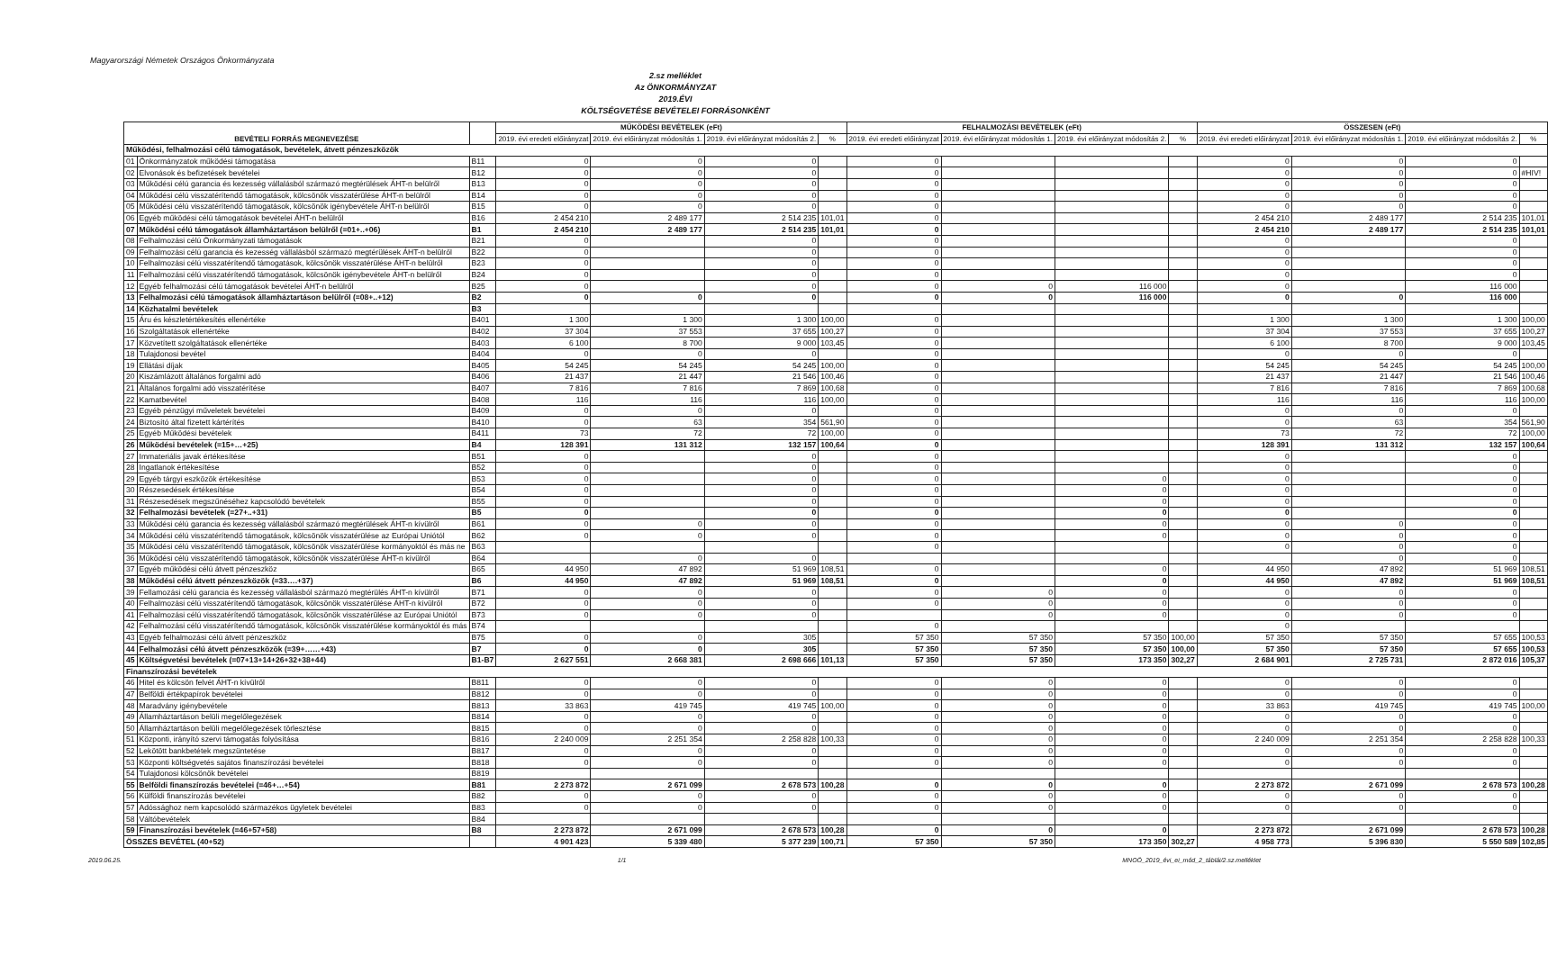Magyarországi Németek Országos Önkormányzata
2.sz melléklet
Az ÖNKORMÁNYZAT
2019.ÉVI
KÖLTSÉGVETÉSE BEVÉTELEI FORRÁSONKÉNT
| BEVÉTELI FORRÁS MEGNEVEZÉSE | | | MŰKÖDÉSI BEVÉTELEK (eFt) | | | | FELHALMOZÁSI BEVÉTELEK (eFt) | | | | ÖSSZESEN (eFt) | | | |
| --- | --- | --- | --- | --- | --- | --- | --- | --- | --- | --- | --- | --- | --- | --- |
| | | | 2019. évi eredeti előirányzat | 2019. évi előirányzat módosítás 1. | 2019. évi előirányzat módosítás 2. | % | 2019. évi eredeti előirányzat | 2019. évi előirányzat módosítás 1. | 2019. évi előirányzat módosítás 2. | % | 2019. évi eredeti előirányzat | 2019. évi előirányzat módosítás 1. | 2019. évi előirányzat módosítás 2. | % |
| Működési, felhalmozási célú támogatások, bevételek, átvett pénzeszközök | | | | | | | | | | | | | | |
| 01 | Önkormányzatok működési támogatása | B11 | 0 | 0 | 0 | | 0 | | | | 0 | 0 | 0 | |
| 02 | Elvonások és befizetések bevételei | B12 | 0 | 0 | 0 | | 0 | | | | 0 | 0 | 0 | #HIV! |
| 03 | Működési célú garancia és kezesség vállalásból származó megtérülések ÁHT-n belülről | B13 | 0 | 0 | 0 | | 0 | | | | 0 | 0 | 0 | |
| 04 | Működési célú visszatérítendő támogatások, kölcsönök visszatérülése ÁHT-n belülről | B14 | 0 | 0 | 0 | | 0 | | | | 0 | 0 | 0 | |
| 05 | Működési célú visszatérítendő támogatások, kölcsönök igénybevétele ÁHT-n belülről | B15 | 0 | 0 | 0 | | 0 | | | | 0 | 0 | 0 | |
| 06 | Egyéb működési célú támogatások bevételei ÁHT-n belülről | B16 | 2 454 210 | 2 489 177 | 2 514 235 | 101,01 | 0 | | | | 2 454 210 | 2 489 177 | 2 514 235 | 101,01 |
| 07 | Működési célú támogatások államháztartáson belülről (=01+..+06) | B1 | 2 454 210 | 2 489 177 | 2 514 235 | 101,01 | 0 | | | | 2 454 210 | 2 489 177 | 2 514 235 | 101,01 |
| 08 | Felhalmozási célú Önkormányzati támogatások | B21 | 0 | | 0 | | 0 | | | | 0 | | 0 | |
| 09 | Felhalmozási célú garancia és kezesség vállalásból származó megtérülések ÁHT-n belülről | B22 | 0 | | 0 | | 0 | | | | 0 | | 0 | |
| 10 | Felhalmozási célú visszatérítendő támogatások, kölcsönök visszatérülése ÁHT-n belülről | B23 | 0 | | 0 | | 0 | | | | 0 | | 0 | |
| 11 | Felhalmozási célú visszatérítendő támogatások, kölcsönök igénybevétele ÁHT-n belülről | B24 | 0 | | 0 | | 0 | | | | 0 | | 0 | |
| 12 | Egyéb felhalmozási célú támogatások bevételei ÁHT-n belülről | B25 | 0 | | 0 | | 0 | 0 | 116 000 | | 0 | | 116 000 | |
| 13 | Felhalmozási célú támogatások államháztartáson belülről (=08+..+12) | B2 | 0 | 0 | 0 | | 0 | 0 | 116 000 | | 0 | 0 | 116 000 | |
| 14 | Közhatalmi bevételek | B3 | | | | | | | | | | | | |
| 15 | Áru és készletértékesítés ellenértéke | B401 | 1 300 | 1 300 | 1 300 | 100,00 | 0 | | | | 1 300 | 1 300 | 1 300 | 100,00 |
| 16 | Szolgáltatások ellenértéke | B402 | 37 304 | 37 553 | 37 655 | 100,27 | 0 | | | | 37 304 | 37 553 | 37 655 | 100,27 |
| 17 | Közvetített szolgáltatások ellenértéke | B403 | 6 100 | 8 700 | 9 000 | 103,45 | 0 | | | | 6 100 | 8 700 | 9 000 | 103,45 |
| 18 | Tulajdonosi bevétel | B404 | 0 | 0 | 0 | | 0 | | | | 0 | 0 | 0 | |
| 19 | Ellátási díjak | B405 | 54 245 | 54 245 | 54 245 | 100,00 | 0 | | | | 54 245 | 54 245 | 54 245 | 100,00 |
| 20 | Kiszámlázott általános forgalmi adó | B406 | 21 437 | 21 447 | 21 546 | 100,46 | 0 | | | | 21 437 | 21 447 | 21 546 | 100,46 |
| 21 | Általános forgalmi adó visszatérítése | B407 | 7 816 | 7 816 | 7 869 | 100,68 | 0 | | | | 7 816 | 7 816 | 7 869 | 100,68 |
| 22 | Kamatbevétel | B408 | 116 | 116 | 116 | 100,00 | 0 | | | | 116 | 116 | 116 | 100,00 |
| 23 | Egyéb pénzügyi műveletek bevételei | B409 | 0 | 0 | 0 | | 0 | | | | 0 | 0 | 0 | |
| 24 | Biztosító által fizetett kártérítés | B410 | 0 | 63 | 354 | 561,90 | 0 | | | | 0 | 63 | 354 | 561,90 |
| 25 | Egyéb Működési bevételek | B411 | 73 | 72 | 72 | 100,00 | 0 | | | | 73 | 72 | 72 | 100,00 |
| 26 | Működési bevételek (=15+…+25) | B4 | 128 391 | 131 312 | 132 157 | 100,64 | 0 | | | | 128 391 | 131 312 | 132 157 | 100,64 |
| 27 | Immateriális javak értékesítése | B51 | 0 | | 0 | | 0 | | | | 0 | | 0 | |
| 28 | Ingatlanok értékesítése | B52 | 0 | | 0 | | 0 | | | | 0 | | 0 | |
| 29 | Egyéb tárgyi eszközök értékesítése | B53 | 0 | | 0 | | 0 | | 0 | | 0 | | 0 | |
| 30 | Részesedések értékesítése | B54 | 0 | | 0 | | 0 | | 0 | | 0 | | 0 | |
| 31 | Részesedések megszűnéséhez kapcsolódó bevételek | B55 | 0 | | 0 | | 0 | | 0 | | 0 | | 0 | |
| 32 | Felhalmozási bevételek (=27+..+31) | B5 | 0 | | 0 | | 0 | | 0 | | 0 | | 0 | |
| 33 | Működési célú garancia és kezesség vállalásból származó megtérülések ÁHT-n kívülről | B61 | 0 | 0 | 0 | | 0 | | 0 | | 0 | 0 | 0 | |
| 34 | Működési célú visszatérítendő támogatások, kölcsönök visszatérülése az Európai Uniótól | B62 | 0 | 0 | 0 | | 0 | | 0 | | 0 | 0 | 0 | |
| 35 | Működési célú visszatérítendő támogatások, kölcsönök visszatérülése kormányoktól és más ne | B63 | | | | | 0 | | | | 0 | 0 | 0 | |
| 36 | Működési célú visszatérítendő támogatások, kölcsönök visszatérülése ÁHT-n kívülről | B64 | | 0 | 0 | | | | | | | 0 | 0 | |
| 37 | Egyéb működési célú átvett pénzeszköz | B65 | 44 950 | 47 892 | 51 969 | 108,51 | 0 | | 0 | | 44 950 | 47 892 | 51 969 | 108,51 |
| 38 | Működési célú átvett pénzeszközök (=33….+37) | B6 | 44 950 | 47 892 | 51 969 | 108,51 | 0 | | 0 | | 44 950 | 47 892 | 51 969 | 108,51 |
| 39 | Fellamozási célú garancia és kezesség vállalásból származó megtérülés ÁHT-n kívülről | B71 | 0 | 0 | 0 | | 0 | 0 | 0 | | 0 | 0 | 0 | |
| 40 | Felhalmozási célú visszatérítendő támogatások, kölcsönök visszatérülése ÁHT-n kívülről | B72 | 0 | 0 | 0 | | 0 | 0 | 0 | | 0 | 0 | 0 | |
| 41 | Felhalmozási célú visszatérítendő támogatások, kölcsönök visszatérülése az Európai Uniótól | B73 | 0 | 0 | 0 | | | 0 | 0 | | 0 | 0 | 0 | |
| 42 | Felhalmozási célú visszatérítendő támogatások, kölcsönök visszatérülése kormányoktól és más | B74 | | | | | 0 | | | | 0 | | | |
| 43 | Egyéb felhalmozási célú átvett pénzeszköz | B75 | 0 | 0 | 305 | | 57 350 | 57 350 | 57 350 | 100,00 | 57 350 | 57 350 | 57 655 | 100,53 |
| 44 | Felhalmozási célú átvett pénzeszközök (=39+……+43) | B7 | 0 | 0 | 305 | | 57 350 | 57 350 | 57 350 | 100,00 | 57 350 | 57 350 | 57 655 | 100,53 |
| 45 | Költségvetési bevételek (=07+13+14+26+32+38+44) | B1-B7 | 2 627 551 | 2 668 381 | 2 698 666 | 101,13 | 57 350 | 57 350 | 173 350 | 302,27 | 2 684 901 | 2 725 731 | 2 872 016 | 105,37 |
| Finanszírozási bevételek | | | | | | | | | | | | | | |
| 46 | Hitel és kölcsön felvét ÁHT-n kívülről | B811 | 0 | 0 | 0 | | 0 | 0 | 0 | | 0 | 0 | 0 | |
| 47 | Belföldi értékpapírok bevételei | B812 | 0 | 0 | 0 | | 0 | 0 | 0 | | 0 | 0 | 0 | |
| 48 | Maradvány igénybevétele | B813 | 33 863 | 419 745 | 419 745 | 100,00 | 0 | 0 | 0 | | 33 863 | 419 745 | 419 745 | 100,00 |
| 49 | Államháztartáson belüli megelőlegezések | B814 | 0 | 0 | 0 | | 0 | 0 | 0 | | 0 | 0 | 0 | |
| 50 | Államháztartáson belüli megelőlegezések törlesztése | B815 | 0 | 0 | 0 | | 0 | 0 | 0 | | 0 | 0 | 0 | |
| 51 | Központi, irányító szervi támogatás folyósítása | B816 | 2 240 009 | 2 251 354 | 2 258 828 | 100,33 | 0 | 0 | 0 | | 2 240 009 | 2 251 354 | 2 258 828 | 100,33 |
| 52 | Lekötött bankbetétek megszüntetése | B817 | 0 | 0 | 0 | | 0 | 0 | 0 | | 0 | 0 | 0 | |
| 53 | Központi költségvetés sajátos finanszírozási bevételei | B818 | 0 | 0 | 0 | | 0 | 0 | 0 | | 0 | 0 | 0 | |
| 54 | Tulajdonosi kölcsönök bevételei | B819 | | | | | | | | | | | | |
| 55 | Belföldi finanszírozás bevételei (=46+…+54) | B81 | 2 273 872 | 2 671 099 | 2 678 573 | 100,28 | 0 | 0 | 0 | | 2 273 872 | 2 671 099 | 2 678 573 | 100,28 |
| 56 | Külföldi finanszírozás bevételei | B82 | 0 | 0 | 0 | | 0 | 0 | 0 | | 0 | 0 | 0 | |
| 57 | Adóssághoz nem kapcsolódó származékos ügyletek bevételei | B83 | 0 | 0 | 0 | | 0 | 0 | 0 | | 0 | 0 | 0 | |
| 58 | Váltóbevételek | B84 | | | | | | | | | | | | |
| 59 | Finanszírozási bevételek (=46+57+58) | B8 | 2 273 872 | 2 671 099 | 2 678 573 | 100,28 | 0 | 0 | 0 | | 2 273 872 | 2 671 099 | 2 678 573 | 100,28 |
| ÖSSZES BEVÉTEL (40+52) | | | 4 901 423 | 5 339 480 | 5 377 239 | 100,71 | 57 350 | 57 350 | 173 350 | 302,27 | 4 958 773 | 5 396 830 | 5 550 589 | 102,85 |
2019.06.25. 1/1 MNOÖ_2019_évi_ei_mód_2_táblái/2.sz.melléklet